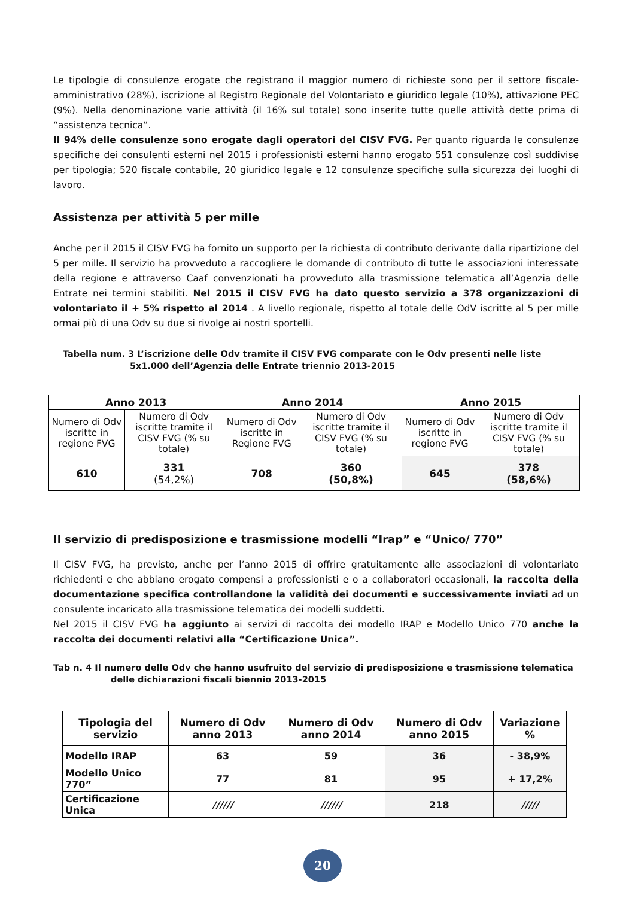Le tipologie di consulenze erogate che registrano il maggior numero di richieste sono per il settore fiscale-amministrativo (28%), iscrizione al Registro Regionale del Volontariato e giuridico legale (10%), attivazione PEC (9%). Nella denominazione varie attività (il 16% sul totale) sono inserite tutte quelle attività dette prima di “assistenza tecnica”.
Il 94% delle consulenze sono erogate dagli operatori del CISV FVG. Per quanto riguarda le consulenze specifiche dei consulenti esterni nel 2015 i professionisti esterni hanno erogato 551 consulenze così suddivise per tipologia; 520 fiscale contabile, 20 giuridico legale e 12 consulenze specifiche sulla sicurezza dei luoghi di lavoro.
Assistenza per attività 5 per mille
Anche per il 2015 il CISV FVG ha fornito un supporto per la richiesta di contributo derivante dalla ripartizione del 5 per mille. Il servizio ha provveduto a raccogliere le domande di contributo di tutte le associazioni interessate della regione e attraverso Caaf convenzionati ha provveduto alla trasmissione telematica all’Agenzia delle Entrate nei termini stabiliti. Nel 2015 il CISV FVG ha dato questo servizio a 378 organizzazioni di volontariato il + 5% rispetto al 2014 . A livello regionale, rispetto al totale delle OdV iscritte al 5 per mille ormai più di una Odv su due si rivolge ai nostri sportelli.
Tabella num. 3 L’iscrizione delle Odv tramite il CISV FVG comparate con le Odv presenti nelle liste
5x1.000 dell’Agenzia delle Entrate triennio 2013-2015
| Anno 2013 | | Anno 2014 | | Anno 2015 | |
| Numero di Odv iscritte in regione FVG | Numero di Odv iscritte tramite il CISV FVG (% su totale) | Numero di Odv iscritte in Regione FVG | Numero di Odv iscritte tramite il CISV FVG (% su totale) | Numero di Odv iscritte in regione FVG | Numero di Odv iscritte tramite il CISV FVG (% su totale) |
| 610 | 331 (54,2%) | 708 | 360 (50,8%) | 645 | 378 (58,6%) |
Il servizio di predisposizione e trasmissione modelli “Irap” e “Unico/ 770”
Il CISV FVG, ha previsto, anche per l’anno 2015 di offrire gratuitamente alle associazioni di volontariato richiedenti e che abbiano erogato compensi a professionisti e o a collaboratori occasionali, la raccolta della documentazione specifica controllandone la validità dei documenti e successivamente inviati ad un consulente incaricato alla trasmissione telematica dei modelli suddetti.
Nel 2015 il CISV FVG ha aggiunto ai servizi di raccolta dei modello IRAP e Modello Unico 770 anche la raccolta dei documenti relativi alla “Certificazione Unica”.
Tab n. 4 Il numero delle Odv che hanno usufruito del servizio di predisposizione e trasmissione telematica
delle dichiarazioni fiscali biennio 2013-2015
| Tipologia del servizio | Numero di Odv anno 2013 | Numero di Odv anno 2014 | Numero di Odv anno 2015 | Variazione % |
| Modello IRAP | 63 | 59 | 36 | - 38,9% |
| Modello Unico 770” | 77 | 81 | 95 | + 17,2% |
| Certificazione Unica | ////// | ////// | 218 | ///// |
20